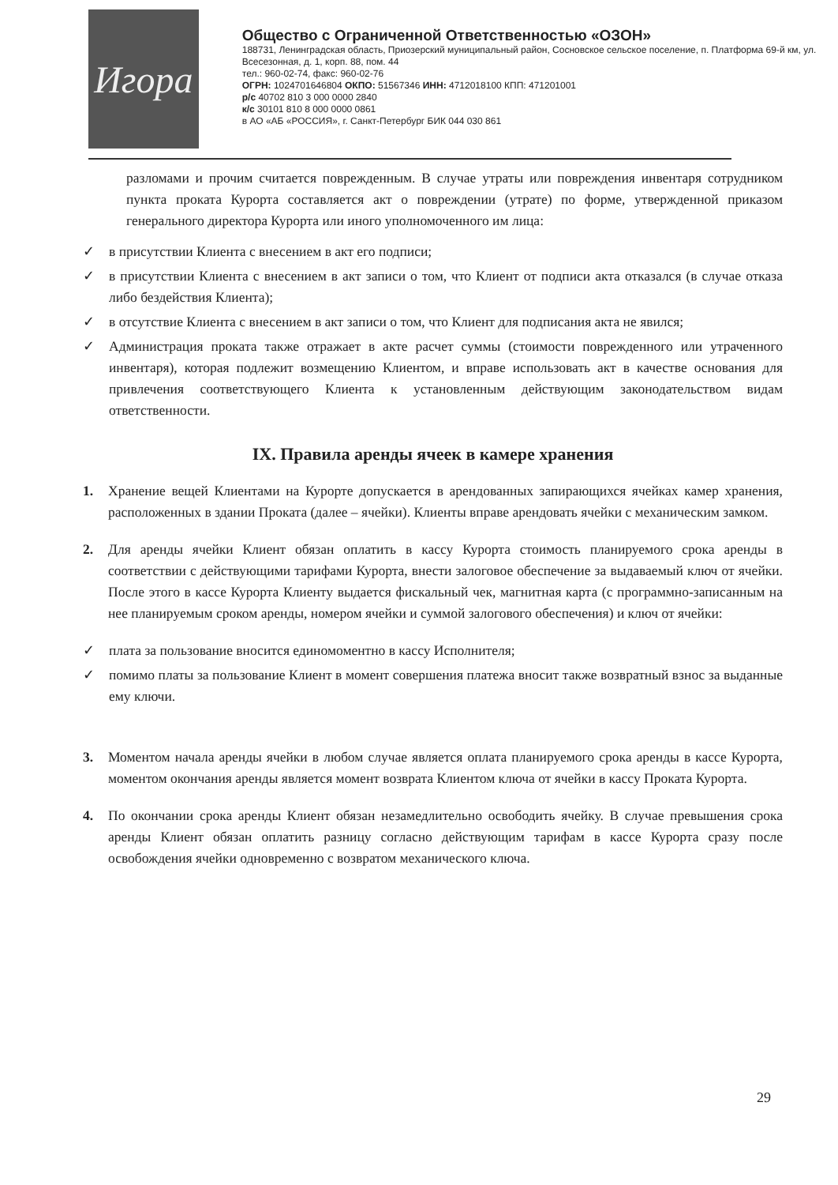Игора
Общество с Ограниченной Ответственностью «ОЗОН»
188731, Ленинградская область, Приозерский муниципальный район, Сосновское сельское поселение, п. Платформа 69-й км, ул. Всесезонная, д. 1, корп. 88, пом. 44
тел.: 960-02-74, факс: 960-02-76
ОГРН: 1024701646804 ОКПО: 51567346 ИНН: 4712018100 КПП: 471201001
р/с 40702 810 3 000 0000 2840
к/с 30101 810 8 000 0000 0861
в АО «АБ «РОССИЯ», г. Санкт-Петербург БИК 044 030 861
разломами и прочим считается поврежденным. В случае утраты или повреждения инвентаря сотрудником пункта проката Курорта составляется акт о повреждении (утрате) по форме, утвержденной приказом генерального директора Курорта или иного уполномоченного им лица:
✓ в присутствии Клиента с внесением в акт его подписи;
✓ в присутствии Клиента с внесением в акт записи о том, что Клиент от подписи акта отказался (в случае отказа либо бездействия Клиента);
✓ в отсутствие Клиента с внесением в акт записи о том, что Клиент для подписания акта не явился;
✓ Администрация проката также отражает в акте расчет суммы (стоимости поврежденного или утраченного инвентаря), которая подлежит возмещению Клиентом, и вправе использовать акт в качестве основания для привлечения соответствующего Клиента к установленным действующим законодательством видам ответственности.
IX. Правила аренды ячеек в камере хранения
1. Хранение вещей Клиентами на Курорте допускается в арендованных запирающихся ячейках камер хранения, расположенных в здании Проката (далее – ячейки). Клиенты вправе арендовать ячейки с механическим замком.
2. Для аренды ячейки Клиент обязан оплатить в кассу Курорта стоимость планируемого срока аренды в соответствии с действующими тарифами Курорта, внести залоговое обеспечение за выдаваемый ключ от ячейки. После этого в кассе Курорта Клиенту выдается фискальный чек, магнитная карта (с программно-записанным на нее планируемым сроком аренды, номером ячейки и суммой залогового обеспечения) и ключ от ячейки:
✓ плата за пользование вносится единомоментно в кассу Исполнителя;
✓ помимо платы за пользование Клиент в момент совершения платежа вносит также возвратный взнос за выданные ему ключи.
3. Моментом начала аренды ячейки в любом случае является оплата планируемого срока аренды в кассе Курорта, моментом окончания аренды является момент возврата Клиентом ключа от ячейки в кассу Проката Курорта.
4. По окончании срока аренды Клиент обязан незамедлительно освободить ячейку. В случае превышения срока аренды Клиент обязан оплатить разницу согласно действующим тарифам в кассе Курорта сразу после освобождения ячейки одновременно с возвратом механического ключа.
29